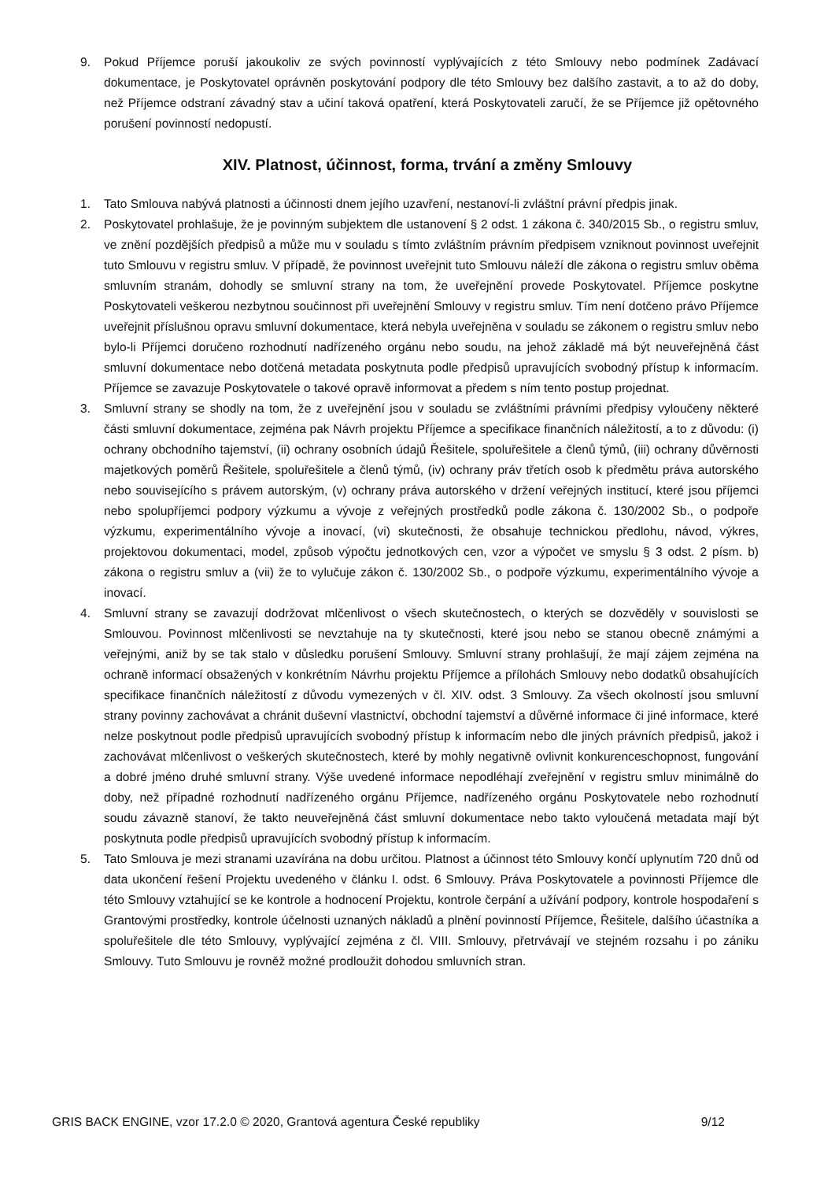9. Pokud Příjemce poruší jakoukoliv ze svých povinností vyplývajících z této Smlouvy nebo podmínek Zadávací dokumentace, je Poskytovatel oprávněn poskytování podpory dle této Smlouvy bez dalšího zastavit, a to až do doby, než Příjemce odstraní závadný stav a učiní taková opatření, která Poskytovateli zaručí, že se Příjemce již opětovného porušení povinností nedopustí.
XIV. Platnost, účinnost, forma, trvání a změny Smlouvy
1. Tato Smlouva nabývá platnosti a účinnosti dnem jejího uzavření, nestanoví-li zvláštní právní předpis jinak.
2. Poskytovatel prohlašuje, že je povinným subjektem dle ustanovení § 2 odst. 1 zákona č. 340/2015 Sb., o registru smluv, ve znění pozdějších předpisů a může mu v souladu s tímto zvláštním právním předpisem vzniknout povinnost uveřejnit tuto Smlouvu v registru smluv. V případě, že povinnost uveřejnit tuto Smlouvu náleží dle zákona o registru smluv oběma smluvním stranám, dohodly se smluvní strany na tom, že uveřejnění provede Poskytovatel. Příjemce poskytne Poskytovateli veškerou nezbytnou součinnost při uveřejnění Smlouvy v registru smluv. Tím není dotčeno právo Příjemce uveřejnit příslušnou opravu smluvní dokumentace, která nebyla uveřejněna v souladu se zákonem o registru smluv nebo bylo-li Příjemci doručeno rozhodnutí nadřízeného orgánu nebo soudu, na jehož základě má být neuveřejněná část smluvní dokumentace nebo dotčená metadata poskytnuta podle předpisů upravujících svobodný přístup k informacím. Příjemce se zavazuje Poskytovatele o takové opravě informovat a předem s ním tento postup projednat.
3. Smluvní strany se shodly na tom, že z uveřejnění jsou v souladu se zvláštními právními předpisy vyloučeny některé části smluvní dokumentace, zejména pak Návrh projektu Příjemce a specifikace finančních náležitostí, a to z důvodu: (i) ochrany obchodního tajemství, (ii) ochrany osobních údajů Řešitele, spoluřešitele a členů týmů, (iii) ochrany důvěrnosti majetkových poměrů Řešitele, spoluřešitele a členů týmů, (iv) ochrany práv třetích osob k předmětu práva autorského nebo souvisejícího s právem autorským, (v) ochrany práva autorského v držení veřejných institucí, které jsou příjemci nebo spolupříjemci podpory výzkumu a vývoje z veřejných prostředků podle zákona č. 130/2002 Sb., o podpoře výzkumu, experimentálního vývoje a inovací, (vi) skutečnosti, že obsahuje technickou předlohu, návod, výkres, projektovou dokumentaci, model, způsob výpočtu jednotkových cen, vzor a výpočet ve smyslu § 3 odst. 2 písm. b) zákona o registru smluv a (vii) že to vylučuje zákon č. 130/2002 Sb., o podpoře výzkumu, experimentálního vývoje a inovací.
4. Smluvní strany se zavazují dodržovat mlčenlivost o všech skutečnostech, o kterých se dozvěděly v souvislosti se Smlouvou. Povinnost mlčenlivosti se nevztahuje na ty skutečnosti, které jsou nebo se stanou obecně známými a veřejnými, aniž by se tak stalo v důsledku porušení Smlouvy. Smluvní strany prohlašují, že mají zájem zejména na ochraně informací obsažených v konkrétním Návrhu projektu Příjemce a přílohách Smlouvy nebo dodatků obsahujících specifikace finančních náležitostí z důvodu vymezených v čl. XIV. odst. 3 Smlouvy. Za všech okolností jsou smluvní strany povinny zachovávat a chránit duševní vlastnictví, obchodní tajemství a důvěrné informace či jiné informace, které nelze poskytnout podle předpisů upravujících svobodný přístup k informacím nebo dle jiných právních předpisů, jakož i zachovávat mlčenlivost o veškerých skutečnostech, které by mohly negativně ovlivnit konkurenceschopnost, fungování a dobré jméno druhé smluvní strany. Výše uvedené informace nepodléhají zveřejnění v registru smluv minimálně do doby, než případné rozhodnutí nadřízeného orgánu Příjemce, nadřízeného orgánu Poskytovatele nebo rozhodnutí soudu závazně stanoví, že takto neuveřejněná část smluvní dokumentace nebo takto vyloučená metadata mají být poskytnuta podle předpisů upravujících svobodný přístup k informacím.
5. Tato Smlouva je mezi stranami uzavírána na dobu určitou. Platnost a účinnost této Smlouvy končí uplynutím 720 dnů od data ukončení řešení Projektu uvedeného v článku I. odst. 6 Smlouvy. Práva Poskytovatele a povinnosti Příjemce dle této Smlouvy vztahující se ke kontrole a hodnocení Projektu, kontrole čerpání a užívání podpory, kontrole hospodaření s Grantovými prostředky, kontrole účelnosti uznaných nákladů a plnění povinností Příjemce, Řešitele, dalšího účastníka a spoluřešitele dle této Smlouvy, vyplývající zejména z čl. VIII. Smlouvy, přetrvávají ve stejném rozsahu i po zániku Smlouvy. Tuto Smlouvu je rovněž možné prodloužit dohodou smluvních stran.
GRIS BACK ENGINE, vzor 17.2.0 © 2020, Grantová agentura České republiky 9/12